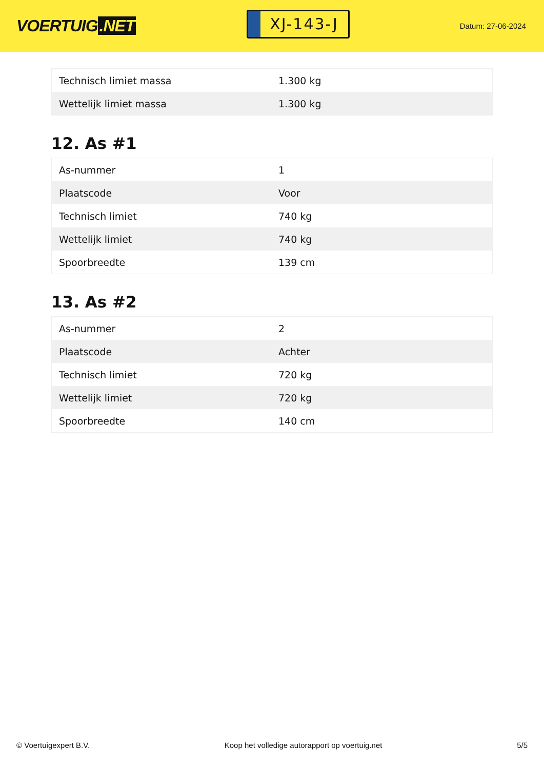VOERTUIG.NET
XJ-143-J
Datum: 27-06-2024
| Technisch limiet massa | 1.300 kg |
| Wettelijk limiet massa | 1.300 kg |
12. As #1
| As-nummer | 1 |
| Plaatscode | Voor |
| Technisch limiet | 740 kg |
| Wettelijk limiet | 740 kg |
| Spoorbreedte | 139 cm |
13. As #2
| As-nummer | 2 |
| Plaatscode | Achter |
| Technisch limiet | 720 kg |
| Wettelijk limiet | 720 kg |
| Spoorbreedte | 140 cm |
© Voertuigexpert B.V. Koop het volledige autorapport op voertuig.net 5/5